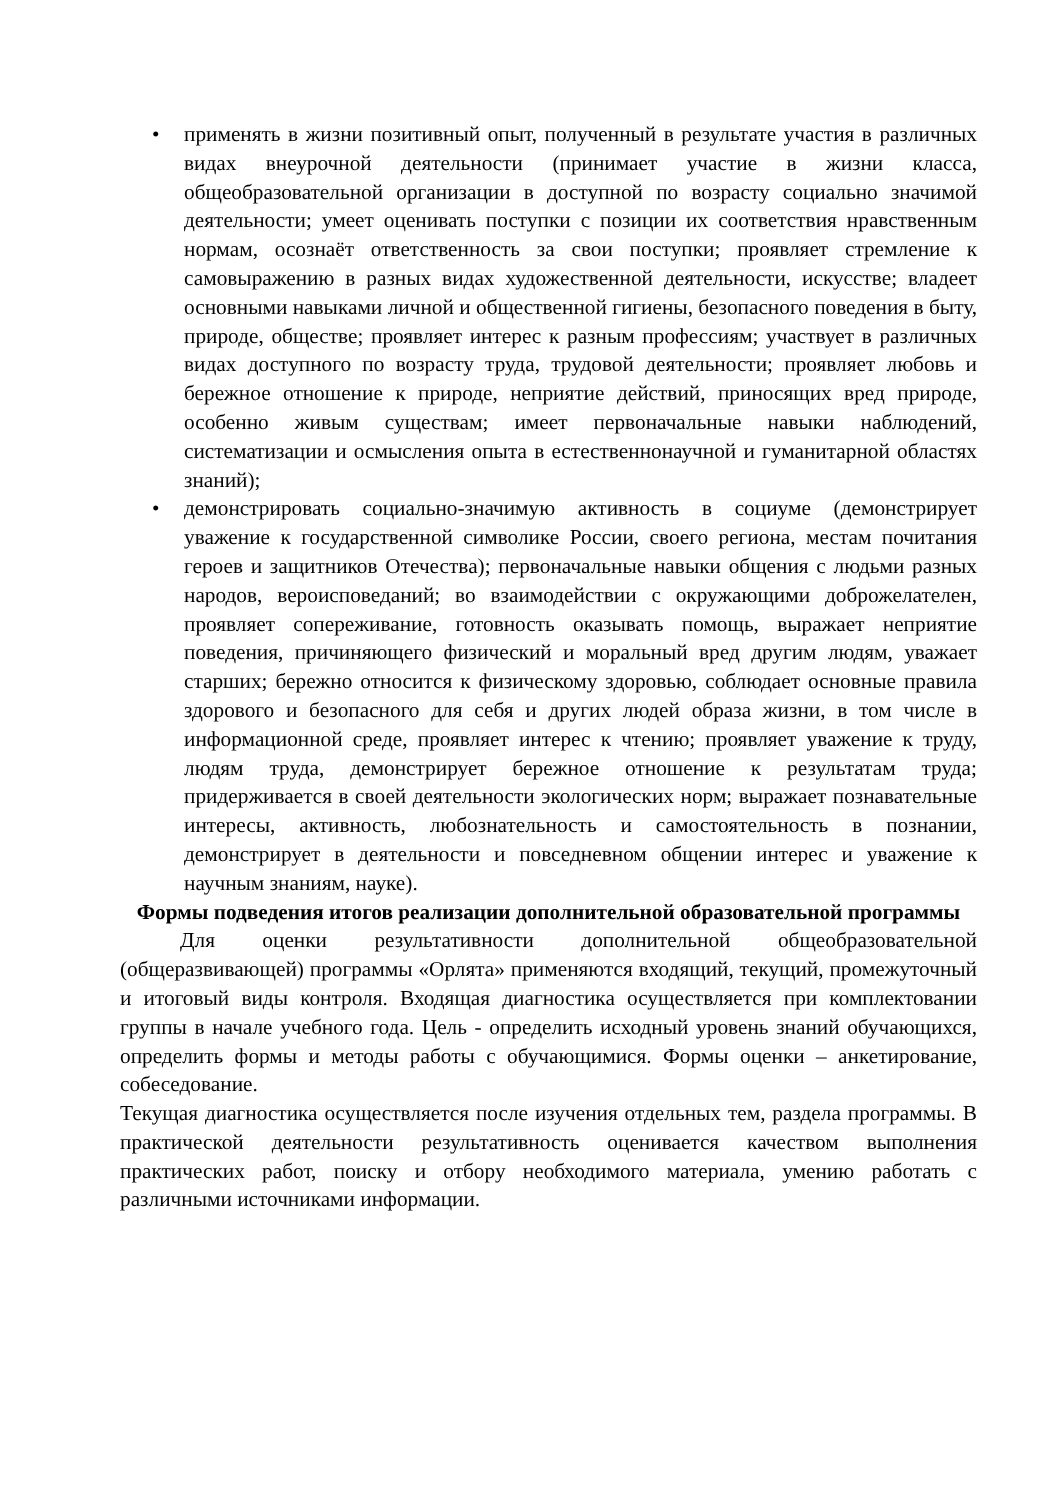• применять в жизни позитивный опыт, полученный в результате участия в различных видах внеурочной деятельности (принимает участие в жизни класса, общеобразовательной организации в доступной по возрасту социально значимой деятельности; умеет оценивать поступки с позиции их соответствия нравственным нормам, осознаёт ответственность за свои поступки; проявляет стремление к самовыражению в разных видах художественной деятельности, искусстве; владеет основными навыками личной и общественной гигиены, безопасного поведения в быту, природе, обществе; проявляет интерес к разным профессиям; участвует в различных видах доступного по возрасту труда, трудовой деятельности; проявляет любовь и бережное отношение к природе, неприятие действий, приносящих вред природе, особенно живым существам; имеет первоначальные навыки наблюдений, систематизации и осмысления опыта в естественнонаучной и гуманитарной областях знаний);
• демонстрировать социально-значимую активность в социуме (демонстрирует уважение к государственной символике России, своего региона, местам почитания героев и защитников Отечества); первоначальные навыки общения с людьми разных народов, вероисповеданий; во взаимодействии с окружающими доброжелателен, проявляет сопереживание, готовность оказывать помощь, выражает неприятие поведения, причиняющего физический и моральный вред другим людям, уважает старших; бережно относится к физическому здоровью, соблюдает основные правила здорового и безопасного для себя и других людей образа жизни, в том числе в информационной среде, проявляет интерес к чтению; проявляет уважение к труду, людям труда, демонстрирует бережное отношение к результатам труда; придерживается в своей деятельности экологических норм; выражает познавательные интересы, активность, любознательность и самостоятельность в познании, демонстрирует в деятельности и повседневном общении интерес и уважение к научным знаниям, науке).
Формы подведения итогов реализации дополнительной образовательной программы
Для оценки результативности дополнительной общеобразовательной (общеразвивающей) программы «Орлята» применяются входящий, текущий, промежуточный и итоговый виды контроля. Входящая диагностика осуществляется при комплектовании группы в начале учебного года. Цель - определить исходный уровень знаний обучающихся, определить формы и методы работы с обучающимися. Формы оценки – анкетирование, собеседование.
Текущая диагностика осуществляется после изучения отдельных тем, раздела программы. В практической деятельности результативность оценивается качеством выполнения практических работ, поиску и отбору необходимого материала, умению работать с различными источниками информации.